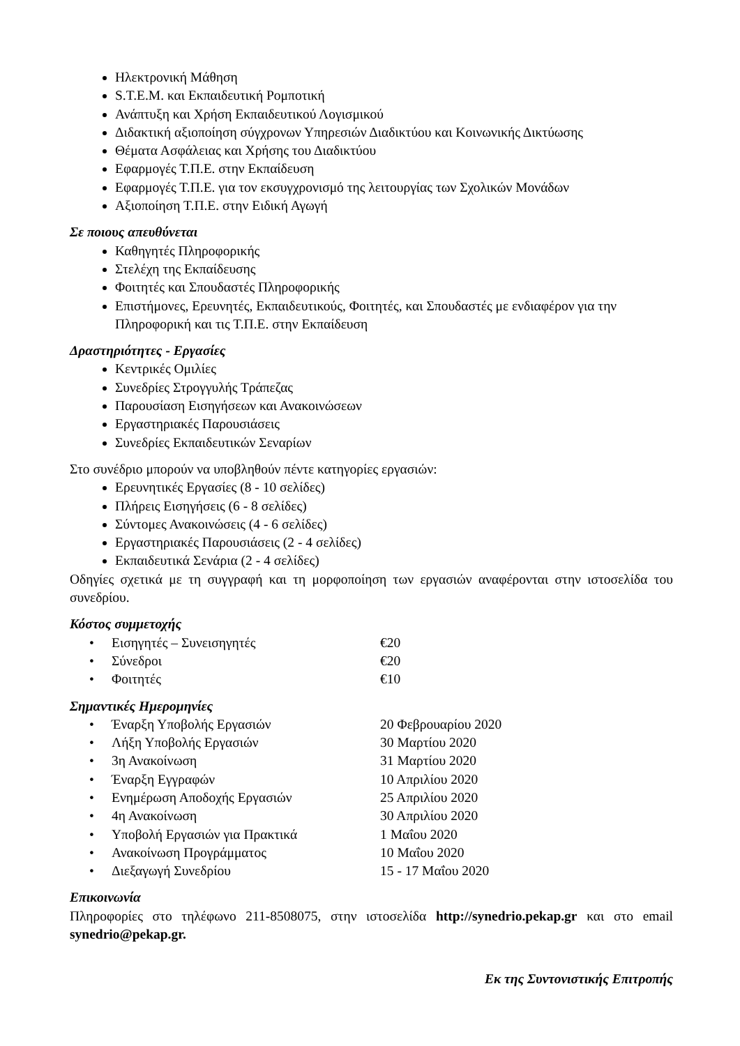Ηλεκτρονική Μάθηση
S.T.E.M. και Εκπαιδευτική Ρομποτική
Ανάπτυξη και Χρήση Εκπαιδευτικού Λογισμικού
Διδακτική αξιοποίηση σύγχρονων Υπηρεσιών Διαδικτύου και Κοινωνικής Δικτύωσης
Θέματα Ασφάλειας και Χρήσης του Διαδικτύου
Εφαρμογές Τ.Π.Ε. στην Εκπαίδευση
Εφαρμογές Τ.Π.Ε. για τον εκσυγχρονισμό της λειτουργίας των Σχολικών Μονάδων
Αξιοποίηση Τ.Π.Ε. στην Ειδική Αγωγή
Σε ποιους απευθύνεται
Καθηγητές Πληροφορικής
Στελέχη της Εκπαίδευσης
Φοιτητές και Σπουδαστές Πληροφορικής
Επιστήμονες, Ερευνητές, Εκπαιδευτικούς, Φοιτητές, και Σπουδαστές με ενδιαφέρον για την Πληροφορική και τις Τ.Π.Ε. στην Εκπαίδευση
Δραστηριότητες - Εργασίες
Κεντρικές Ομιλίες
Συνεδρίες Στρογγυλής Τράπεζας
Παρουσίαση Εισηγήσεων και Ανακοινώσεων
Εργαστηριακές Παρουσιάσεις
Συνεδρίες Εκπαιδευτικών Σεναρίων
Στο συνέδριο μπορούν να υποβληθούν πέντε κατηγορίες εργασιών:
Ερευνητικές Εργασίες (8 - 10 σελίδες)
Πλήρεις Εισηγήσεις (6 - 8 σελίδες)
Σύντομες Ανακοινώσεις (4 - 6 σελίδες)
Εργαστηριακές Παρουσιάσεις (2 - 4 σελίδες)
Εκπαιδευτικά Σενάρια (2 - 4 σελίδες)
Οδηγίες σχετικά με τη συγγραφή και τη μορφοποίηση των εργασιών αναφέρονται στην ιστοσελίδα του συνεδρίου.
Κόστος συμμετοχής
| • | Εισηγητές – Συνεισηγητές | €20 |
| • | Σύνεδροι | €20 |
| • | Φοιτητές | €10 |
Σημαντικές Ημερομηνίες
| • | Έναρξη Υποβολής Εργασιών | 20 Φεβρουαρίου 2020 |
| • | Λήξη Υποβολής Εργασιών | 30 Μαρτίου 2020 |
| • | 3η Ανακοίνωση | 31 Μαρτίου 2020 |
| • | Έναρξη Εγγραφών | 10 Απριλίου 2020 |
| • | Ενημέρωση Αποδοχής Εργασιών | 25 Απριλίου 2020 |
| • | 4η Ανακοίνωση | 30 Απριλίου 2020 |
| • | Υποβολή Εργασιών για Πρακτικά | 1 Μαΐου 2020 |
| • | Ανακοίνωση Προγράμματος | 10 Μαΐου 2020 |
| • | Διεξαγωγή Συνεδρίου | 15 - 17 Μαΐου 2020 |
Επικοινωνία
Πληροφορίες στο τηλέφωνο 211-8508075, στην ιστοσελίδα http://synedrio.pekap.gr και στο email synedrio@pekap.gr.
Εκ της Συντονιστικής Επιτροπής